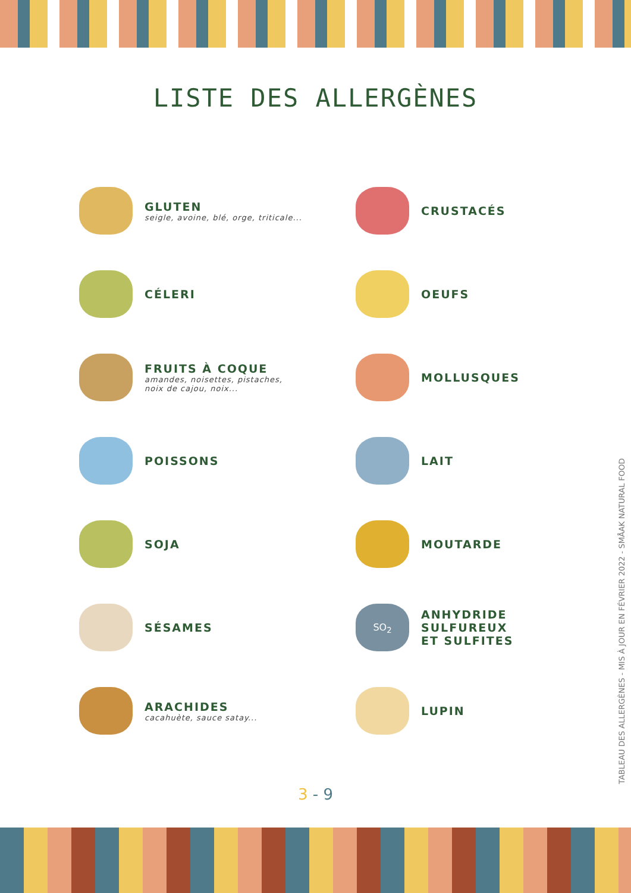LISTE DES ALLERGÈNES
GLUTEN
seigle, avoine, blé, orge, triticale...
CRUSTACÉS
CÉLERI
OEUFS
FRUITS À COQUE
amandes, noisettes, pistaches,
noix de cajou, noix...
MOLLUSQUES
POISSONS
LAIT
SOJA
MOUTARDE
SÉSAMES
SO<sub>2</sub>
ANHYDRIDE
SULFUREUX
ET SULFITES
ARACHIDES
cacahuète, sauce satay...
LUPIN
3 - 9
TABLEAU DES ALLERGÈNES - MIS À JOUR EN FÉVRIER 2022 - SMÅAK NATURAL FOOD